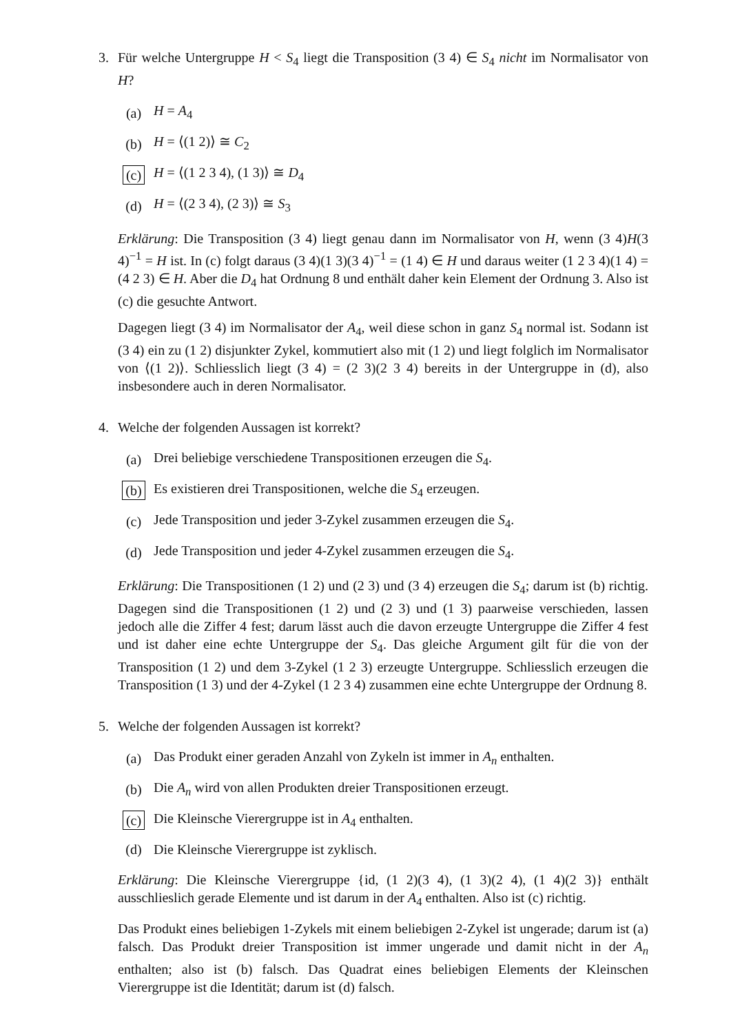3. Für welche Untergruppe H < S<sub>4</sub> liegt die Transposition (3 4) ∈ S<sub>4</sub> nicht im Normalisator von H?
(a) H = A<sub>4</sub>
(b) H = ⟨(1 2)⟩ ≅ C<sub>2</sub>
(c) H = ⟨(1 2 3 4), (1 3)⟩ ≅ D<sub>4</sub>
(d) H = ⟨(2 3 4), (2 3)⟩ ≅ S<sub>3</sub>
Erklärung: Die Transposition (3 4) liegt genau dann im Normalisator von H, wenn (3 4)H(3 4)<sup>−1</sup> = H ist. In (c) folgt daraus (3 4)(1 3)(3 4)<sup>−1</sup> = (1 4) ∈ H und daraus weiter (1 2 3 4)(1 4) = (4 2 3) ∈ H. Aber die D<sub>4</sub> hat Ordnung 8 und enthält daher kein Element der Ordnung 3. Also ist (c) die gesuchte Antwort.
Dagegen liegt (3 4) im Normalisator der A<sub>4</sub>, weil diese schon in ganz S<sub>4</sub> normal ist. Sodann ist (3 4) ein zu (1 2) disjunkter Zykel, kommutiert also mit (1 2) und liegt folglich im Normalisator von ⟨(1 2)⟩. Schliesslich liegt (3 4) = (2 3)(2 3 4) bereits in der Untergruppe in (d), also insbesondere auch in deren Normalisator.
4. Welche der folgenden Aussagen ist korrekt?
(a) Drei beliebige verschiedene Transpositionen erzeugen die S<sub>4</sub>.
(b) Es existieren drei Transpositionen, welche die S<sub>4</sub> erzeugen.
(c) Jede Transposition und jeder 3-Zykel zusammen erzeugen die S<sub>4</sub>.
(d) Jede Transposition und jeder 4-Zykel zusammen erzeugen die S<sub>4</sub>.
Erklärung: Die Transpositionen (1 2) und (2 3) und (3 4) erzeugen die S<sub>4</sub>; darum ist (b) richtig. Dagegen sind die Transpositionen (1 2) und (2 3) und (1 3) paarweise verschieden, lassen jedoch alle die Ziffer 4 fest; darum lässt auch die davon erzeugte Untergruppe die Ziffer 4 fest und ist daher eine echte Untergruppe der S<sub>4</sub>. Das gleiche Argument gilt für die von der Transposition (1 2) und dem 3-Zykel (1 2 3) erzeugte Untergruppe. Schliesslich erzeugen die Transposition (1 3) und der 4-Zykel (1 2 3 4) zusammen eine echte Untergruppe der Ordnung 8.
5. Welche der folgenden Aussagen ist korrekt?
(a) Das Produkt einer geraden Anzahl von Zykeln ist immer in A<sub>n</sub> enthalten.
(b) Die A<sub>n</sub> wird von allen Produkten dreier Transpositionen erzeugt.
(c) Die Kleinsche Vierergruppe ist in A<sub>4</sub> enthalten.
(d) Die Kleinsche Vierergruppe ist zyklisch.
Erklärung: Die Kleinsche Vierergruppe {id, (1 2)(3 4), (1 3)(2 4), (1 4)(2 3)} enthält ausschlieslich gerade Elemente und ist darum in der A<sub>4</sub> enthalten. Also ist (c) richtig.
Das Produkt eines beliebigen 1-Zykels mit einem beliebigen 2-Zykel ist ungerade; darum ist (a) falsch. Das Produkt dreier Transposition ist immer ungerade und damit nicht in der A<sub>n</sub> enthalten; also ist (b) falsch. Das Quadrat eines beliebigen Elements der Kleinschen Vierergruppe ist die Identität; darum ist (d) falsch.